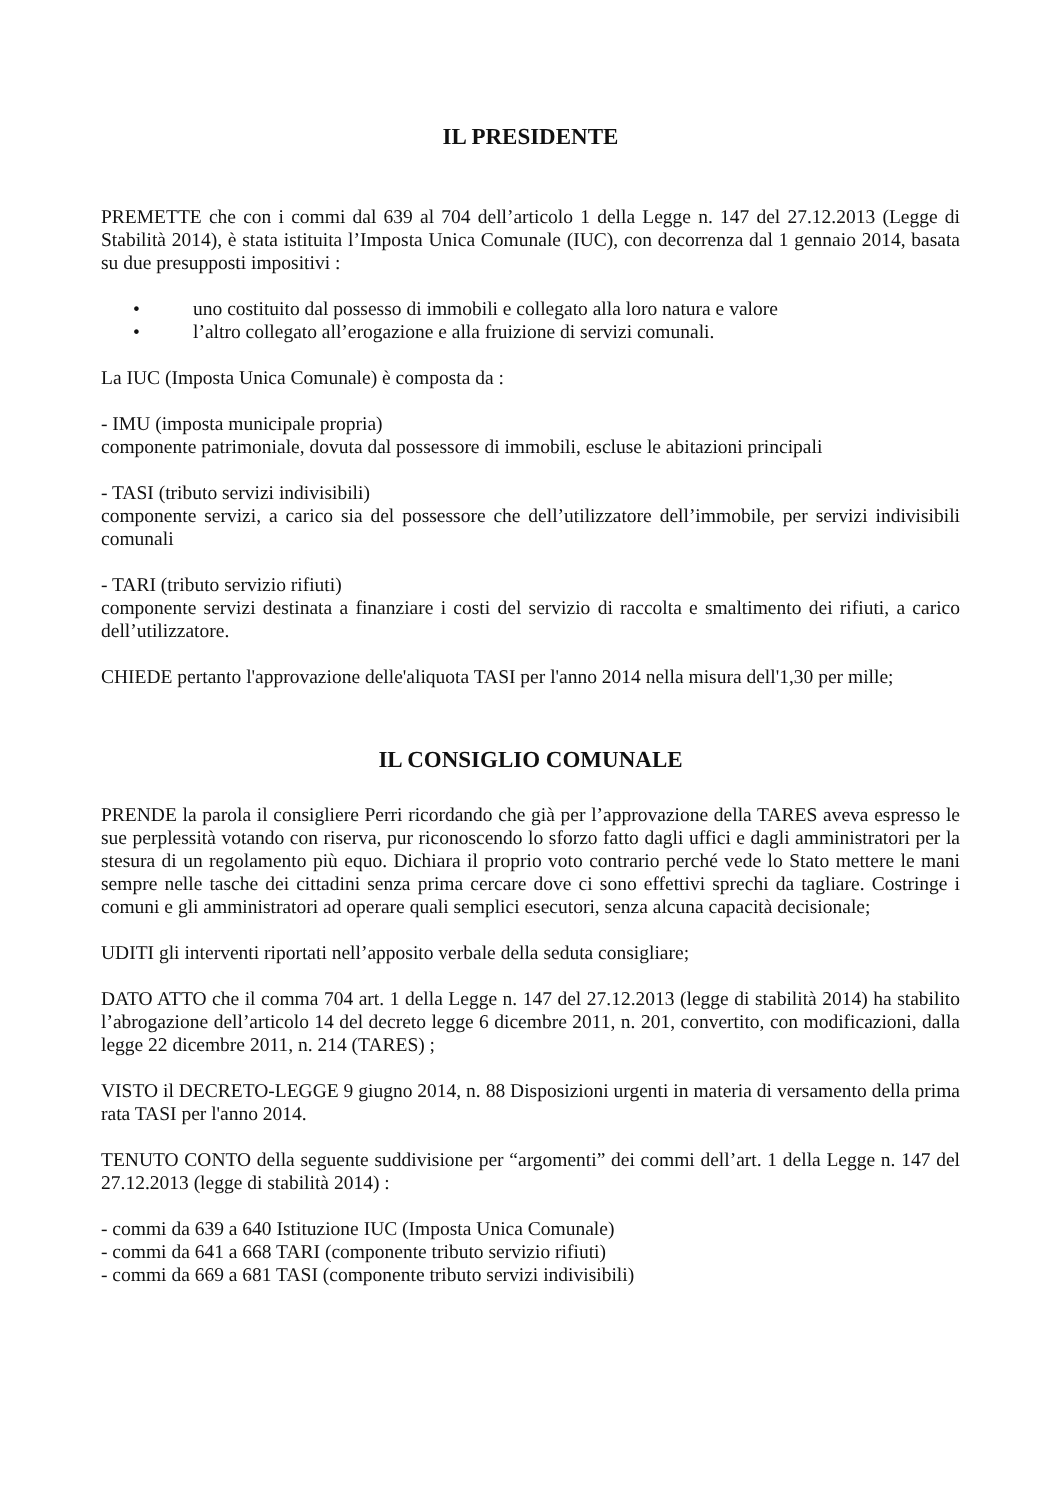IL PRESIDENTE
PREMETTE che con i commi dal 639 al 704 dell’articolo 1 della Legge n. 147 del 27.12.2013 (Legge di Stabilità 2014), è stata istituita l’Imposta Unica Comunale (IUC), con decorrenza dal 1 gennaio 2014, basata su due presupposti impositivi :
• uno costituito dal possesso di immobili e collegato alla loro natura e valore
• l’altro collegato all’erogazione e alla fruizione di servizi comunali.
La IUC (Imposta Unica Comunale) è composta da :
- IMU (imposta municipale propria)
componente patrimoniale, dovuta dal possessore di immobili, escluse le abitazioni principali
- TASI (tributo servizi indivisibili)
componente servizi, a carico sia del possessore che dell’utilizzatore dell’immobile, per servizi indivisibili comunali
- TARI (tributo servizio rifiuti)
componente servizi destinata a finanziare i costi del servizio di raccolta e smaltimento dei rifiuti, a carico dell’utilizzatore.
CHIEDE pertanto l'approvazione delle'aliquota TASI per l'anno 2014 nella misura dell'1,30 per mille;
IL CONSIGLIO COMUNALE
PRENDE la parola il consigliere Perri ricordando che già per l’approvazione della TARES aveva espresso le sue perplessità votando con riserva, pur riconoscendo lo sforzo fatto dagli uffici e dagli amministratori per la stesura di un regolamento più equo. Dichiara il proprio voto contrario perché vede lo Stato mettere le mani sempre nelle tasche dei cittadini senza prima cercare dove ci sono effettivi sprechi da tagliare. Costringe i comuni e gli amministratori ad operare quali semplici esecutori, senza alcuna capacità decisionale;
UDITI gli interventi riportati nell’apposito verbale della seduta consigliare;
DATO ATTO che il comma 704 art. 1 della Legge n. 147 del 27.12.2013 (legge di stabilità 2014) ha stabilito l’abrogazione dell’articolo 14 del decreto legge 6 dicembre 2011, n. 201, convertito, con modificazioni, dalla legge 22 dicembre 2011, n. 214 (TARES) ;
VISTO il DECRETO-LEGGE 9 giugno 2014, n. 88 Disposizioni urgenti in materia di versamento della prima rata TASI per l'anno 2014.
TENUTO CONTO della seguente suddivisione per “argomenti” dei commi dell’art. 1 della Legge n. 147 del 27.12.2013 (legge di stabilità 2014) :
- commi da 639 a 640 Istituzione IUC (Imposta Unica Comunale)
- commi da 641 a 668 TARI (componente tributo servizio rifiuti)
- commi da 669 a 681 TASI (componente tributo servizi indivisibili)